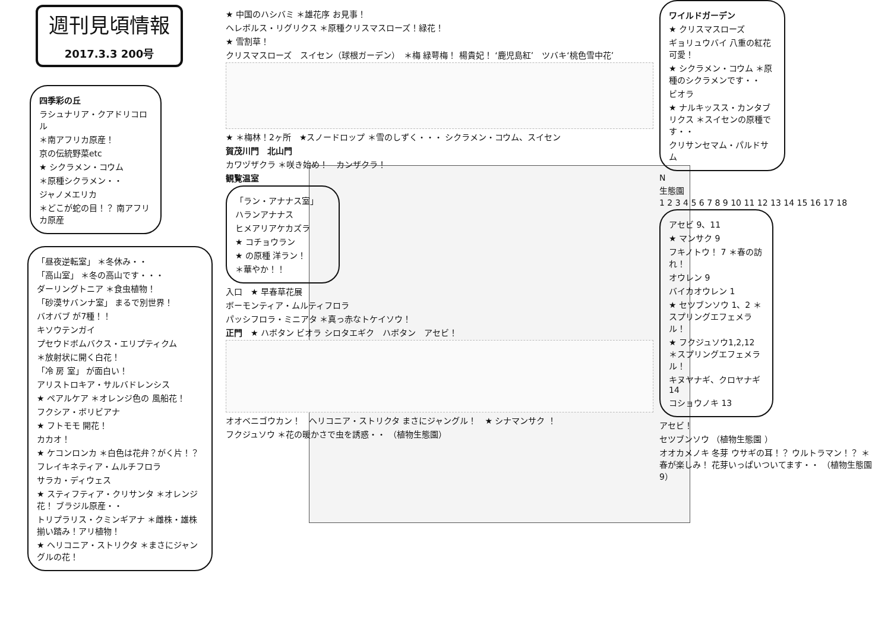週刊見頃情報
2017.3.3 200号
四季彩の丘
ラシュナリア・クアドリコロル
＊南アフリカ原産！
京の伝統野菜etc
★ シクラメン・コウム
＊原種シクラメン・・
ジャノメエリカ
＊どこが蛇の目！？ 南アフリカ原産
「昼夜逆転室」 ＊冬休み・・
「高山室」 ＊冬の高山です・・・
ダーリングトニア ＊食虫植物！
「砂漠サバンナ室」 まるで別世界！
バオバブ が7種！！
キソウテンガイ
プセウドボムバクス・エリプティクム
＊放射状に開く白花！
「冷 房 室」 が面白い！
アリストロキア・サルバドレンシス
★ ペアルケア ＊オレンジ色の 風船花！
フクシア・ボリビアナ
★ フトモモ 開花！
カカオ！
★ ケコンロンカ ＊白色は花弁？がく片！？
フレイキネティア・ムルチフロラ
サラカ・ディウェス
★ スティフティア・クリサンタ ＊オレンジ花！ ブラジル原産・・
トリプラリス・クミンギアナ ＊雌株・雄株揃い踏み！アリ植物！
★ ヘリコニア・ストリクタ ＊まさにジャングルの花！
★ 中国のハシバミ ＊雄花序 お見事！
ヘレボルス・リグリクス ＊原種クリスマスローズ！緑花！
★ 雪割草！
クリスマスローズ　スイセン（球根ガーデン）　＊梅 緑萼梅！ 楊貴妃！ ‘鹿児島紅’　ツバキ‘桃色雪中花’
★ ＊梅林！2ヶ所　★スノードロップ ＊雪のしずく・・・ シクラメン・コウム、スイセン
賀茂川門　北山門
カワヅザクラ ＊咲き始め！　カンザクラ！
観覧温室
「ラン・アナナス室」
ハランアナナス
ヒメアリアケカズラ
★ コチョウラン
★ の原種 洋ラン！
＊華やか！！
入口　★ 早春草花展
ボーモンティア・ムルティフロラ
パッシフロラ・ミニアタ ＊真っ赤なトケイソウ！
正門　★ ハボタン ビオラ シロタエギク　ハボタン　アセビ！
オオベニゴウカン！　ヘリコニア・ストリクタ まさにジャングル！　★ シナマンサク ！
フクジュソウ ＊花の暖かさで虫を誘惑・・ （植物生態園）
ワイルドガーデン
★ クリスマスローズ
ギョリュウバイ 八重の紅花 可愛！
★ シクラメン・コウム ＊原種のシクラメンです・・
ビオラ
★ ナルキッスス・カンタブリクス ＊スイセンの原種です・・
クリサンセマム・パルドサム
N
生態園
1 2 3 4 5 6 7 8 9 10 11 12 13 14 15 16 17 18
アセビ 9、11
★ マンサク 9
フキノトウ！ 7 ＊春の訪れ！
オウレン 9
バイカオウレン 1
★ セツブンソウ 1、2 ＊スプリングエフェメラル！
★ フクジュソウ1,2,12 ＊スプリングエフェメラル！
キヌヤナギ、クロヤナギ 14
コショウノキ 13
アセビ！
セツブンソウ （植物生態園 ）
オオカメノキ 冬芽 ウサギの耳！？ ウルトラマン！？ ＊春が楽しみ！ 花芽いっぱいついてます・・ （植物生態園 9）